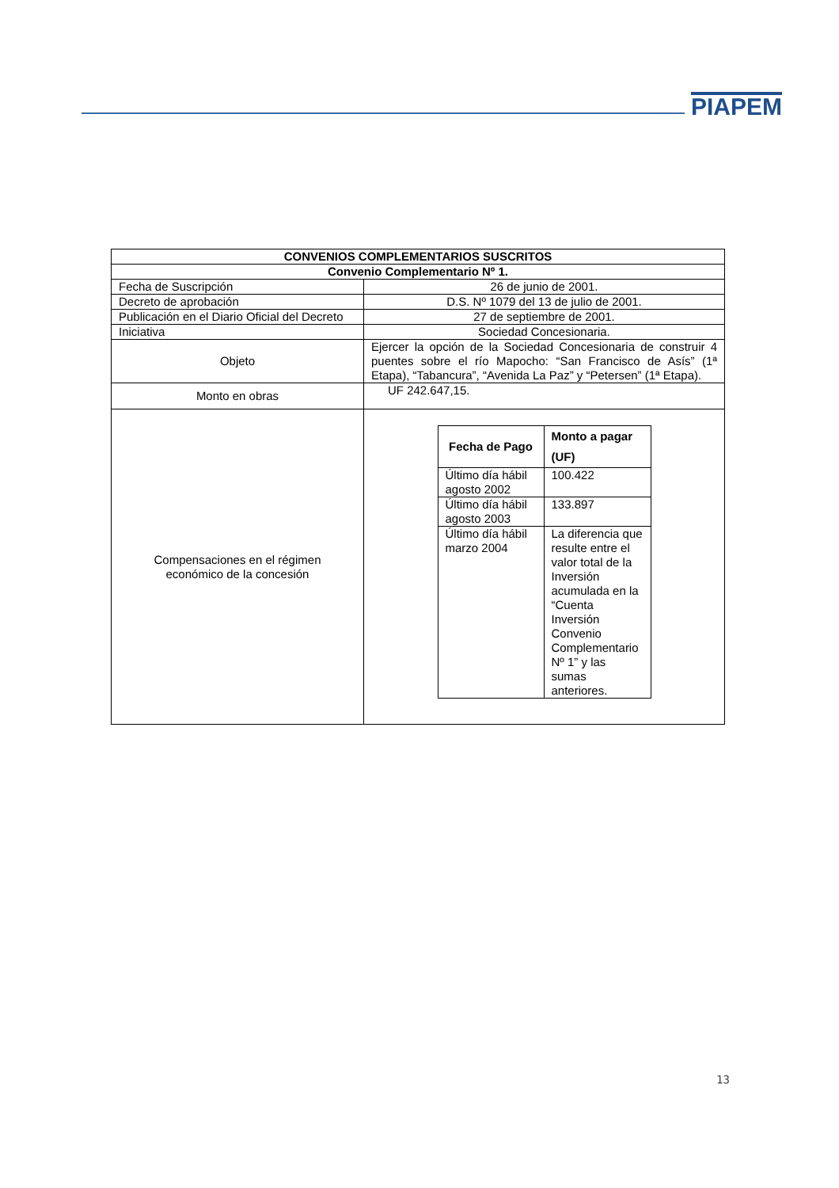PIAPEM
| CONVENIOS COMPLEMENTARIOS SUSCRITOS | |
| --- | --- |
| Convenio Complementario Nº 1. | |
| Fecha de Suscripción | 26 de junio de 2001. |
| Decreto de aprobación | D.S. Nº 1079 del 13 de julio de 2001. |
| Publicación en el Diario Oficial del Decreto | 27 de septiembre de 2001. |
| Iniciativa | Sociedad Concesionaria. |
| Objeto | Ejercer la opción de la Sociedad Concesionaria de construir 4 puentes sobre el río Mapocho: “San Francisco de Asís” (1ª Etapa), “Tabancura”, “Avenida La Paz” y “Petersen” (1ª Etapa). |
| Monto en obras | UF 242.647,15. |
| Compensaciones en el régimen económico de la concesión | / Fecha de Pago / Monto a pagar (UF) / / --- / --- / / Último día hábil agosto 2002 / 100.422 / / Último día hábil agosto 2003 / 133.897 / / Último día hábil marzo 2004 / La diferencia que resulte entre el valor total de la Inversión acumulada en la “Cuenta Inversión Convenio Complementario Nº 1” y las sumas anteriores. / |
13